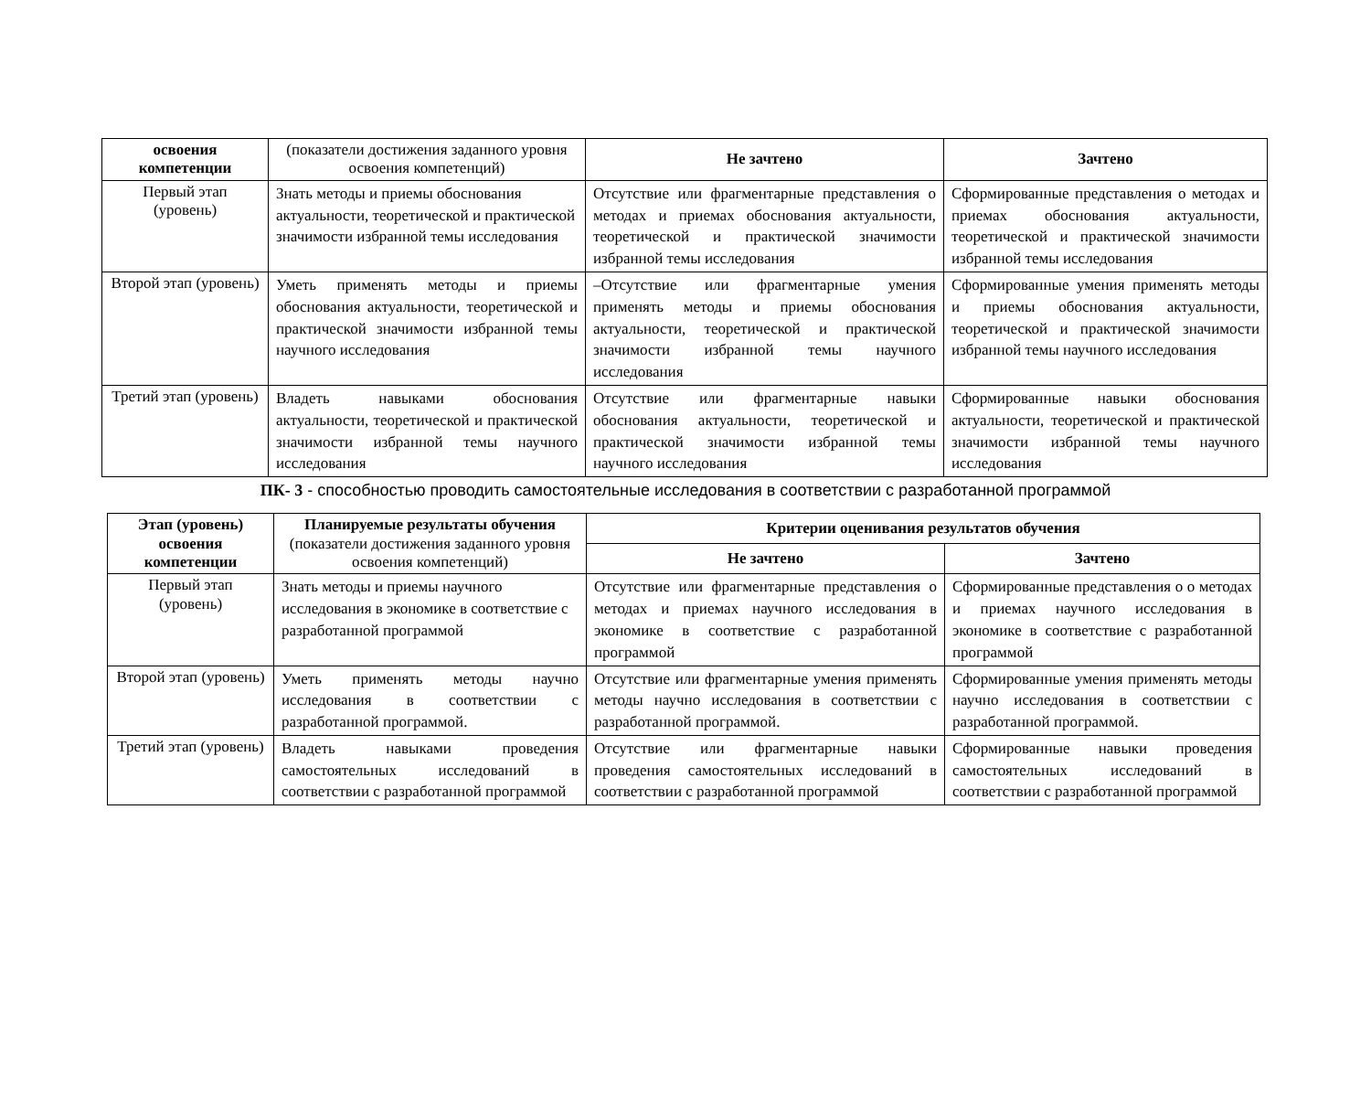| освоения компетенции | (показатели достижения заданного уровня освоения компетенций) | Не зачтено | Зачтено |
| --- | --- | --- | --- |
| Первый этап (уровень) | Знать методы и приемы обоснования актуальности, теоретической и практической значимости избранной темы исследования | Отсутствие или фрагментарные представления о методах и приемах обоснования актуальности, теоретической и практической значимости избранной темы исследования | Сформированные представления о методах и приемах обоснования актуальности, теоретической и практической значимости избранной темы исследования |
| Второй этап (уровень) | Уметь применять методы и приемы обоснования актуальности, теоретической и практической значимости избранной темы научного исследования | –Отсутствие или фрагментарные умения применять методы и приемы обоснования актуальности, теоретической и практической значимости избранной темы научного исследования | Сформированные умения применять методы и приемы обоснования актуальности, теоретической и практической значимости избранной темы научного исследования |
| Третий этап (уровень) | Владеть навыками обоснования актуальности, теоретической и практической значимости избранной темы научного исследования | Отсутствие или фрагментарные навыки обоснования актуальности, теоретической и практической значимости избранной темы научного исследования | Сформированные навыки обоснования актуальности, теоретической и практической значимости избранной темы научного исследования |
ПК- 3 - способностью проводить самостоятельные исследования в соответствии с разработанной программой
| Этап (уровень) освоения компетенции | Планируемые результаты обучения (показатели достижения заданного уровня освоения компетенций) | Критерии оценивания результатов обучения | |
| --- | --- | --- | --- |
| | | Не зачтено | Зачтено |
| Первый этап (уровень) | Знать методы и приемы научного исследования в экономике в соответствие с разработанной программой | Отсутствие или фрагментарные представления о методах и приемах научного исследования в экономике в соответствие с разработанной программой | Сформированные представления о о методах и приемах научного исследования в экономике в соответствие с разработанной программой |
| Второй этап (уровень) | Уметь применять методы научно исследования в соответствии с разработанной программой. | Отсутствие или фрагментарные умения применять методы научно исследования в соответствии с разработанной программой. | Сформированные умения применять методы научно исследования в соответствии с разработанной программой. |
| Третий этап (уровень) | Владеть навыками проведения самостоятельных исследований в соответствии с разработанной программой | Отсутствие или фрагментарные навыки проведения самостоятельных исследований в соответствии с разработанной программой | Сформированные навыки проведения самостоятельных исследований в соответствии с разработанной программой |